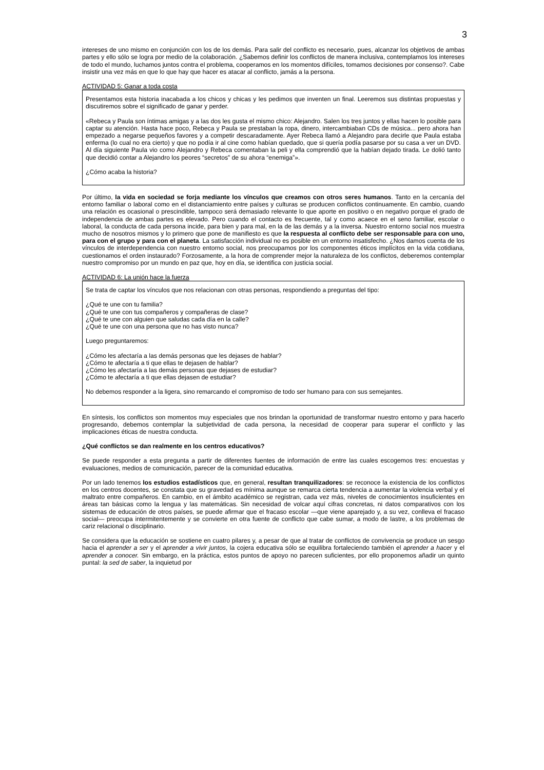3
intereses de uno mismo en conjunción con los de los demás. Para salir del conflicto es necesario, pues, alcanzar los objetivos de ambas partes y ello sólo se logra por medio de la colaboración. ¿Sabemos definir los conflictos de manera inclusiva, contemplamos los intereses de todo el mundo, luchamos juntos contra el problema, cooperamos en los momentos difíciles, tomamos decisiones por consenso?. Cabe insistir una vez más en que lo que hay que hacer es atacar al conflicto, jamás a la persona.
ACTIVIDAD 5: Ganar a toda costa
Presentamos esta historia inacabada a los chicos y chicas y les pedimos que inventen un final. Leeremos sus distintas propuestas y discutiremos sobre el significado de ganar y perder.
«Rebeca y Paula son íntimas amigas y a las dos les gusta el mismo chico: Alejandro. Salen los tres juntos y ellas hacen lo posible para captar su atención. Hasta hace poco, Rebeca y Paula se prestaban la ropa, dinero, intercambiaban CDs de música... pero ahora han empezado a negarse pequeños favores y a competir descaradamente. Ayer Rebeca llamó a Alejandro para decirle que Paula estaba enferma (lo cual no era cierto) y que no podía ir al cine como habían quedado, que si quería podía pasarse por su casa a ver un DVD. Al día siguiente Paula vio como Alejandro y Rebeca comentaban la peli y ella comprendió que la habían dejado tirada. Le dolió tanto que decidió contar a Alejandro los peores “secretos” de su ahora “enemiga”».
¿Cómo acaba la historia?
Por último, la vida en sociedad se forja mediante los vínculos que creamos con otros seres humanos. Tanto en la cercanía del entorno familiar o laboral como en el distanciamiento entre países y culturas se producen conflictos continuamente. En cambio, cuando una relación es ocasional o prescindible, tampoco será demasiado relevante lo que aporte en positivo o en negativo porque el grado de independencia de ambas partes es elevado. Pero cuando el contacto es frecuente, tal y como acaece en el seno familiar, escolar o laboral, la conducta de cada persona incide, para bien y para mal, en la de las demás y a la inversa. Nuestro entorno social nos muestra mucho de nosotros mismos y lo primero que pone de manifiesto es que la respuesta al conflicto debe ser responsable para con uno, para con el grupo y para con el planeta. La satisfacción individual no es posible en un entorno insatisfecho. ¿Nos damos cuenta de los vínculos de interdependencia con nuestro entorno social, nos preocupamos por los componentes éticos implícitos en la vida cotidiana, cuestionamos el orden instaurado? Forzosamente, a la hora de comprender mejor la naturaleza de los conflictos, deberemos contemplar nuestro compromiso por un mundo en paz que, hoy en día, se identifica con justicia social.
ACTIVIDAD 6: La unión hace la fuerza
Se trata de captar los vínculos que nos relacionan con otras personas, respondiendo a preguntas del tipo:
¿Qué te une con tu familia?
¿Qué te une con tus compañeros y compañeras de clase?
¿Qué te une con alguien que saludas cada día en la calle?
¿Qué te une con una persona que no has visto nunca?
Luego preguntaremos:
¿Cómo les afectaría a las demás personas que les dejases de hablar?
¿Cómo te afectaría a ti que ellas te dejasen de hablar?
¿Cómo les afectaría a las demás personas que dejases de estudiar?
¿Cómo te afectaría a ti que ellas dejasen de estudiar?
No debemos responder a la ligera, sino remarcando el compromiso de todo ser humano para con sus semejantes.
En síntesis, los conflictos son momentos muy especiales que nos brindan la oportunidad de transformar nuestro entorno y para hacerlo progresando, debemos contemplar la subjetividad de cada persona, la necesidad de cooperar para superar el conflicto y las implicaciones éticas de nuestra conducta.
¿Qué conflictos se dan realmente en los centros educativos?
Se puede responder a esta pregunta a partir de diferentes fuentes de información de entre las cuales escogemos tres: encuestas y evaluaciones, medios de comunicación, parecer de la comunidad educativa.
Por un lado tenemos los estudios estadísticos que, en general, resultan tranquilizadores: se reconoce la existencia de los conflictos en los centros docentes, se constata que su gravedad es mínima aunque se remarca cierta tendencia a aumentar la violencia verbal y el maltrato entre compañeros. En cambio, en el ámbito académico se registran, cada vez más, niveles de conocimientos insuficientes en áreas tan básicas como la lengua y las matemáticas. Sin necesidad de volcar aquí cifras concretas, ni datos comparativos con los sistemas de educación de otros países, se puede afirmar que el fracaso escolar —que viene aparejado y, a su vez, conlleva el fracaso social— preocupa intermitentemente y se convierte en otra fuente de conflicto que cabe sumar, a modo de lastre, a los problemas de cariz relacional o disciplinario.
Se considera que la educación se sostiene en cuatro pilares y, a pesar de que al tratar de conflictos de convivencia se produce un sesgo hacia el aprender a ser y el aprender a vivir juntos, la cojera educativa sólo se equilibra fortaleciendo también el aprender a hacer y el aprender a conocer. Sin embargo, en la práctica, estos puntos de apoyo no parecen suficientes, por ello proponemos añadir un quinto puntal: la sed de saber, la inquietud por